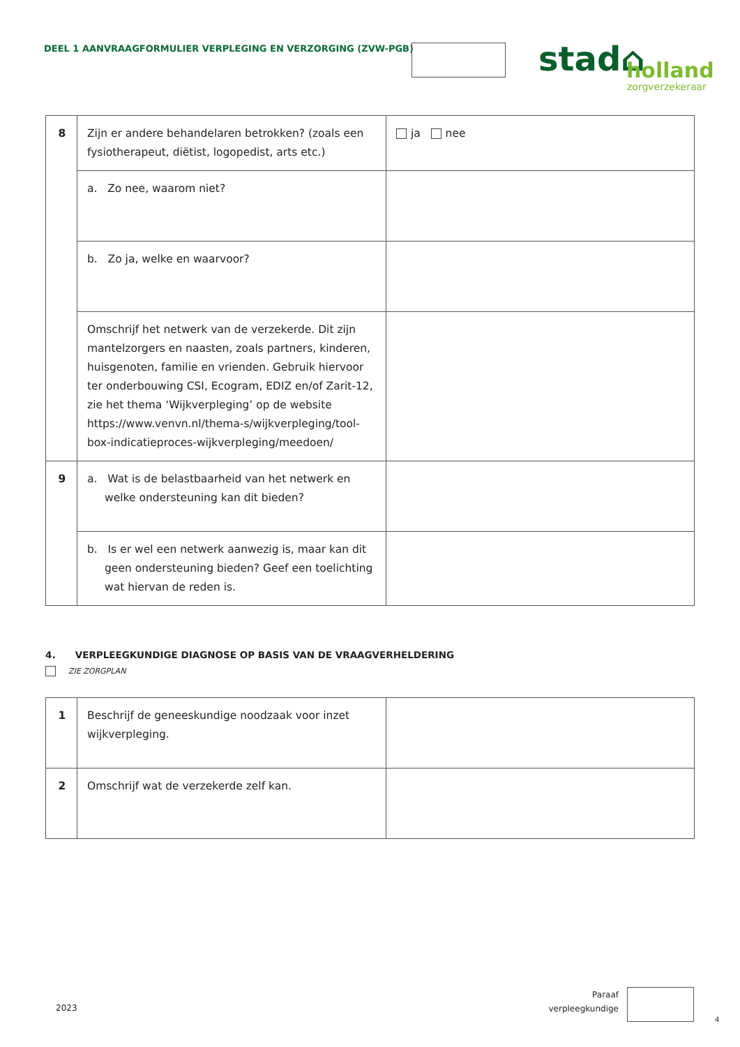DEEL 1 AANVRAAGFORMULIER VERPLEGING EN VERZORGING (ZVW-PGB)
stad⌂
holland
zorgverzekeraar
| 8 | Zijn er andere behandelaren betrokken? (zoals een fysiotherapeut, diëtist, logopedist, arts etc.) | ja nee |
| | a. Zo nee, waarom niet? | |
| | b. Zo ja, welke en waarvoor? | |
| | Omschrijf het netwerk van de verzekerde. Dit zijn mantelzorgers en naasten, zoals partners, kinderen, huisgenoten, familie en vrienden. Gebruik hiervoor ter onderbouwing CSI, Ecogram, EDIZ en/of Zarit-12, zie het thema ‘Wijkverpleging’ op de website https://www.venvn.nl/thema-s/wijkverpleging/tool-box-indicatieproces-wijkverpleging/meedoen/ | |
| 9 | a. Wat is de belastbaarheid van het netwerk en welke ondersteuning kan dit bieden? | |
| | b. Is er wel een netwerk aanwezig is, maar kan dit geen ondersteuning bieden? Geef een toelichting wat hiervan de reden is. | |
4. VERPLEEGKUNDIGE DIAGNOSE OP BASIS VAN DE VRAAGVERHELDERING
ZIE ZORGPLAN
| 1 | Beschrijf de geneeskundige noodzaak voor inzet wijkverpleging. | |
| 2 | Omschrijf wat de verzekerde zelf kan. | |
2023
Paraaf verpleegkundige
4